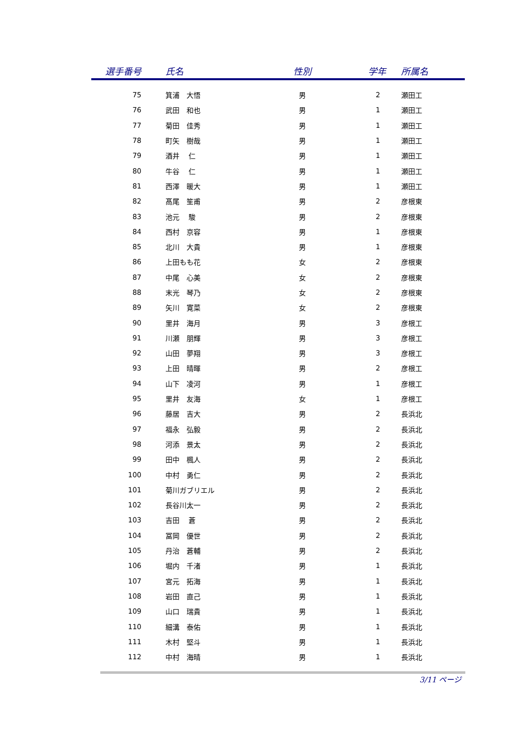| 選手番号 | 氏名 | 性別 | 学年 | 所属名 |
| --- | --- | --- | --- | --- |
| 75 | 箕浦 大悟 | 男 | 2 | 瀬田工 |
| 76 | 武田 和也 | 男 | 1 | 瀬田工 |
| 77 | 菊田 佳秀 | 男 | 1 | 瀬田工 |
| 78 | 町矢 樹哉 | 男 | 1 | 瀬田工 |
| 79 | 酒井 仁 | 男 | 1 | 瀬田工 |
| 80 | 牛谷 仁 | 男 | 1 | 瀬田工 |
| 81 | 西澤 暖大 | 男 | 1 | 瀬田工 |
| 82 | 髙尾 笙甫 | 男 | 2 | 彦根東 |
| 83 | 池元 駿 | 男 | 2 | 彦根東 |
| 84 | 西村 京容 | 男 | 1 | 彦根東 |
| 85 | 北川 大貴 | 男 | 1 | 彦根東 |
| 86 | 上田もも花 | 女 | 2 | 彦根東 |
| 87 | 中尾 心美 | 女 | 2 | 彦根東 |
| 88 | 末光 琴乃 | 女 | 2 | 彦根東 |
| 89 | 矢川 寛菜 | 女 | 2 | 彦根東 |
| 90 | 里井 海月 | 男 | 3 | 彦根工 |
| 91 | 川瀬 朋輝 | 男 | 3 | 彦根工 |
| 92 | 山田 夢翔 | 男 | 3 | 彦根工 |
| 93 | 上田 晴暉 | 男 | 2 | 彦根工 |
| 94 | 山下 凌河 | 男 | 1 | 彦根工 |
| 95 | 里井 友海 | 女 | 1 | 彦根工 |
| 96 | 藤居 吉大 | 男 | 2 | 長浜北 |
| 97 | 福永 弘毅 | 男 | 2 | 長浜北 |
| 98 | 河添 景太 | 男 | 2 | 長浜北 |
| 99 | 田中 楓人 | 男 | 2 | 長浜北 |
| 100 | 中村 勇仁 | 男 | 2 | 長浜北 |
| 101 | 菊川ガブリエル | 男 | 2 | 長浜北 |
| 102 | 長谷川太一 | 男 | 2 | 長浜北 |
| 103 | 吉田 蒼 | 男 | 2 | 長浜北 |
| 104 | 冨岡 優世 | 男 | 2 | 長浜北 |
| 105 | 丹治 蒼輔 | 男 | 2 | 長浜北 |
| 106 | 堀内 千渚 | 男 | 1 | 長浜北 |
| 107 | 宮元 拓海 | 男 | 1 | 長浜北 |
| 108 | 岩田 直己 | 男 | 1 | 長浜北 |
| 109 | 山口 瑞貴 | 男 | 1 | 長浜北 |
| 110 | 細溝 泰佑 | 男 | 1 | 長浜北 |
| 111 | 木村 堅斗 | 男 | 1 | 長浜北 |
| 112 | 中村 海晴 | 男 | 1 | 長浜北 |
3/11 ページ